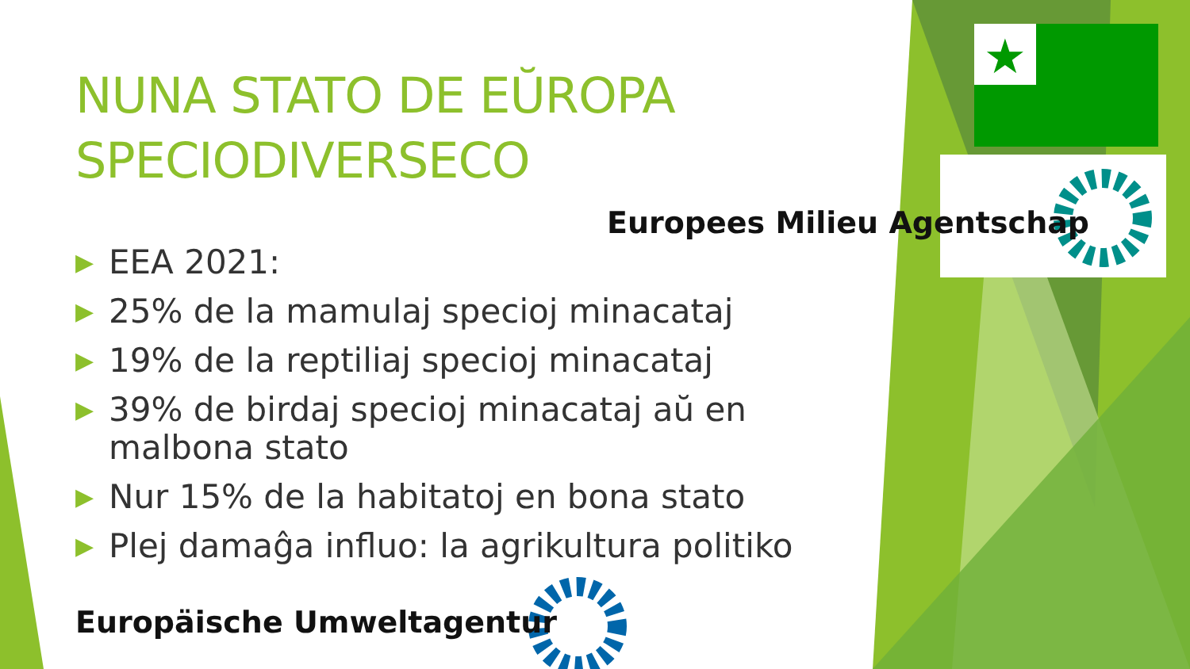★
NUNA STATO DE EŬROPA
SPECIODIVERSECO
Europees Milieu Agentschap
▶ EEA 2021:
▶ 25% de la mamulaj specioj minacataj
▶ 19% de la reptiliaj specioj minacataj
▶ 39% de birdaj specioj minacataj aŭ en malbona stato
▶ Nur 15% de la habitatoj en bona stato
▶ Plej damaĝa influo: la agrikultura politiko
Europäische Umweltagentur